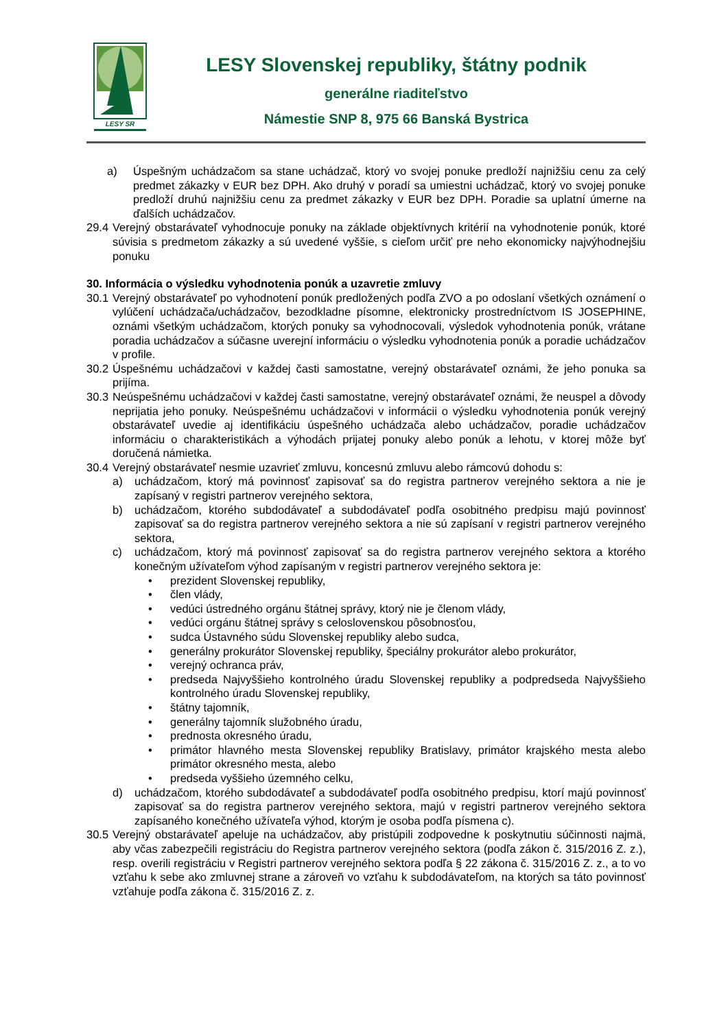LESY SR
LESY Slovenskej republiky, štátny podnik
generálne riaditeľstvo
Námestie SNP 8, 975 66 Banská Bystrica
a) Úspešným uchádzačom sa stane uchádzač, ktorý vo svojej ponuke predloží najnižšiu cenu za celý predmet zákazky v EUR bez DPH. Ako druhý v poradí sa umiestni uchádzač, ktorý vo svojej ponuke predloží druhú najnižšiu cenu za predmet zákazky v EUR bez DPH. Poradie sa uplatní úmerne na ďalších uchádzačov.
29.4 Verejný obstarávateľ vyhodnocuje ponuky na základe objektívnych kritérií na vyhodnotenie ponúk, ktoré súvisia s predmetom zákazky a sú uvedené vyššie, s cieľom určiť pre neho ekonomicky najvýhodnejšiu ponuku
30. Informácia o výsledku vyhodnotenia ponúk a uzavretie zmluvy
30.1 Verejný obstarávateľ po vyhodnotení ponúk predložených podľa ZVO a po odoslaní všetkých oznámení o vylúčení uchádzača/uchádzačov, bezodkladne písomne, elektronicky prostredníctvom IS JOSEPHINE, oznámi všetkým uchádzačom, ktorých ponuky sa vyhodnocovali, výsledok vyhodnotenia ponúk, vrátane poradia uchádzačov a súčasne uverejní informáciu o výsledku vyhodnotenia ponúk a poradie uchádzačov v profile.
30.2 Úspešnému uchádzačovi v každej časti samostatne, verejný obstarávateľ oznámi, že jeho ponuka sa prijíma.
30.3 Neúspešnému uchádzačovi v každej časti samostatne, verejný obstarávateľ oznámi, že neuspel a dôvody neprijatia jeho ponuky. Neúspešnému uchádzačovi v informácii o výsledku vyhodnotenia ponúk verejný obstarávateľ uvedie aj identifikáciu úspešného uchádzača alebo uchádzačov, poradie uchádzačov informáciu o charakteristikách a výhodách prijatej ponuky alebo ponúk a lehotu, v ktorej môže byť doručená námietka.
30.4 Verejný obstarávateľ nesmie uzavrieť zmluvu, koncesnú zmluvu alebo rámcovú dohodu s:
a) uchádzačom, ktorý má povinnosť zapisovať sa do registra partnerov verejného sektora a nie je zapísaný v registri partnerov verejného sektora,
b) uchádzačom, ktorého subdodávateľ a subdodávateľ podľa osobitného predpisu majú povinnosť zapisovať sa do registra partnerov verejného sektora a nie sú zapísaní v registri partnerov verejného sektora,
c) uchádzačom, ktorý má povinnosť zapisovať sa do registra partnerov verejného sektora a ktorého konečným užívateľom výhod zapísaným v registri partnerov verejného sektora je:
• prezident Slovenskej republiky,
• člen vlády,
• vedúci ústredného orgánu štátnej správy, ktorý nie je členom vlády,
• vedúci orgánu štátnej správy s celoslovenskou pôsobnosťou,
• sudca Ústavného súdu Slovenskej republiky alebo sudca,
• generálny prokurátor Slovenskej republiky, špeciálny prokurátor alebo prokurátor,
• verejný ochranca práv,
• predseda Najvyššieho kontrolného úradu Slovenskej republiky a podpredseda Najvyššieho kontrolného úradu Slovenskej republiky,
• štátny tajomník,
• generálny tajomník služobného úradu,
• prednosta okresného úradu,
• primátor hlavného mesta Slovenskej republiky Bratislavy, primátor krajského mesta alebo primátor okresného mesta, alebo
• predseda vyššieho územného celku,
d) uchádzačom, ktorého subdodávateľ a subdodávateľ podľa osobitného predpisu, ktorí majú povinnosť zapisovať sa do registra partnerov verejného sektora, majú v registri partnerov verejného sektora zapísaného konečného užívateľa výhod, ktorým je osoba podľa písmena c).
30.5 Verejný obstarávateľ apeluje na uchádzačov, aby pristúpili zodpovedne k poskytnutiu súčinnosti najmä, aby včas zabezpečili registráciu do Registra partnerov verejného sektora (podľa zákon č. 315/2016 Z. z.), resp. overili registráciu v Registri partnerov verejného sektora podľa § 22 zákona č. 315/2016 Z. z., a to vo vzťahu k sebe ako zmluvnej strane a zároveň vo vzťahu k subdodávateľom, na ktorých sa táto povinnosť vzťahuje podľa zákona č. 315/2016 Z. z.